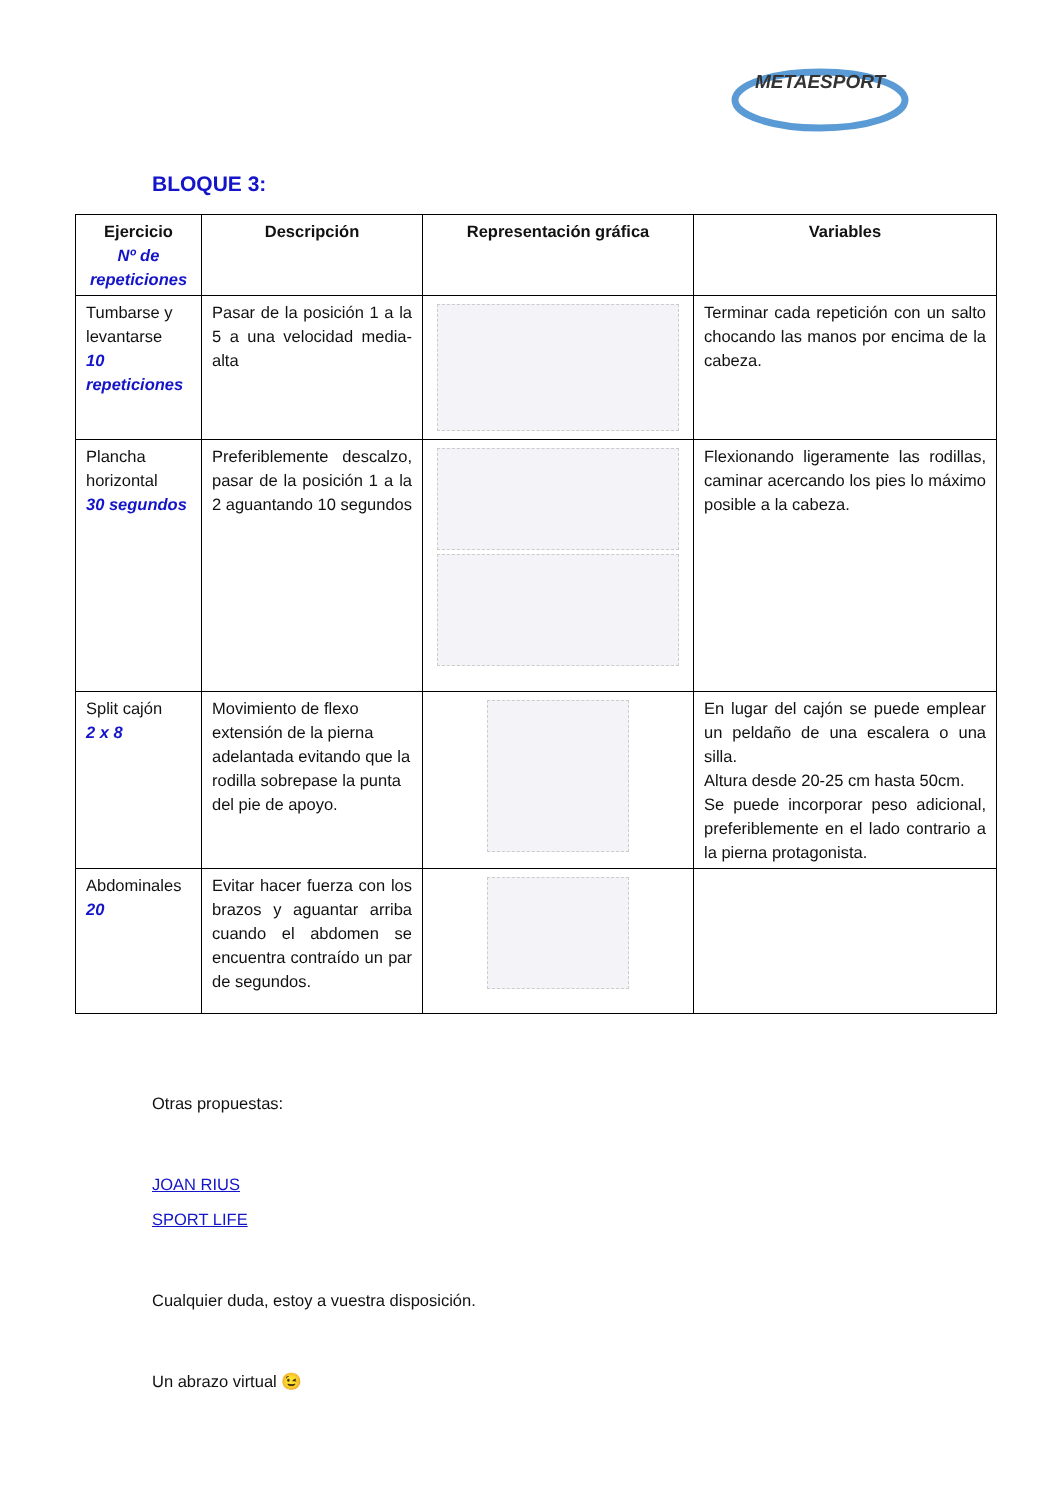METAESPORT
BLOQUE 3:
| Ejercicio Nº de repeticiones | Descripción | Representación gráfica | Variables |
| --- | --- | --- | --- |
| Tumbarse y levantarse 10 repeticiones | Pasar de la posición 1 a la 5 a una velocidad media-alta | | Terminar cada repetición con un salto chocando las manos por encima de la cabeza. |
| Plancha horizontal 30 segundos | Preferiblemente descalzo, pasar de la posición 1 a la 2 aguantando 10 segundos | | Flexionando ligeramente las rodillas, caminar acercando los pies lo máximo posible a la cabeza. |
| Split cajón 2 x 8 | Movimiento de flexo extensión de la pierna adelantada evitando que la rodilla sobrepase la punta del pie de apoyo. | | En lugar del cajón se puede emplear un peldaño de una escalera o una silla. Altura desde 20-25 cm hasta 50cm. Se puede incorporar peso adicional, preferiblemente en el lado contrario a la pierna protagonista. |
| Abdominales 20 | Evitar hacer fuerza con los brazos y aguantar arriba cuando el abdomen se encuentra contraído un par de segundos. | | |
Otras propuestas:
JOAN RIUS
SPORT LIFE
Cualquier duda, estoy a vuestra disposición.
Un abrazo virtual 😉